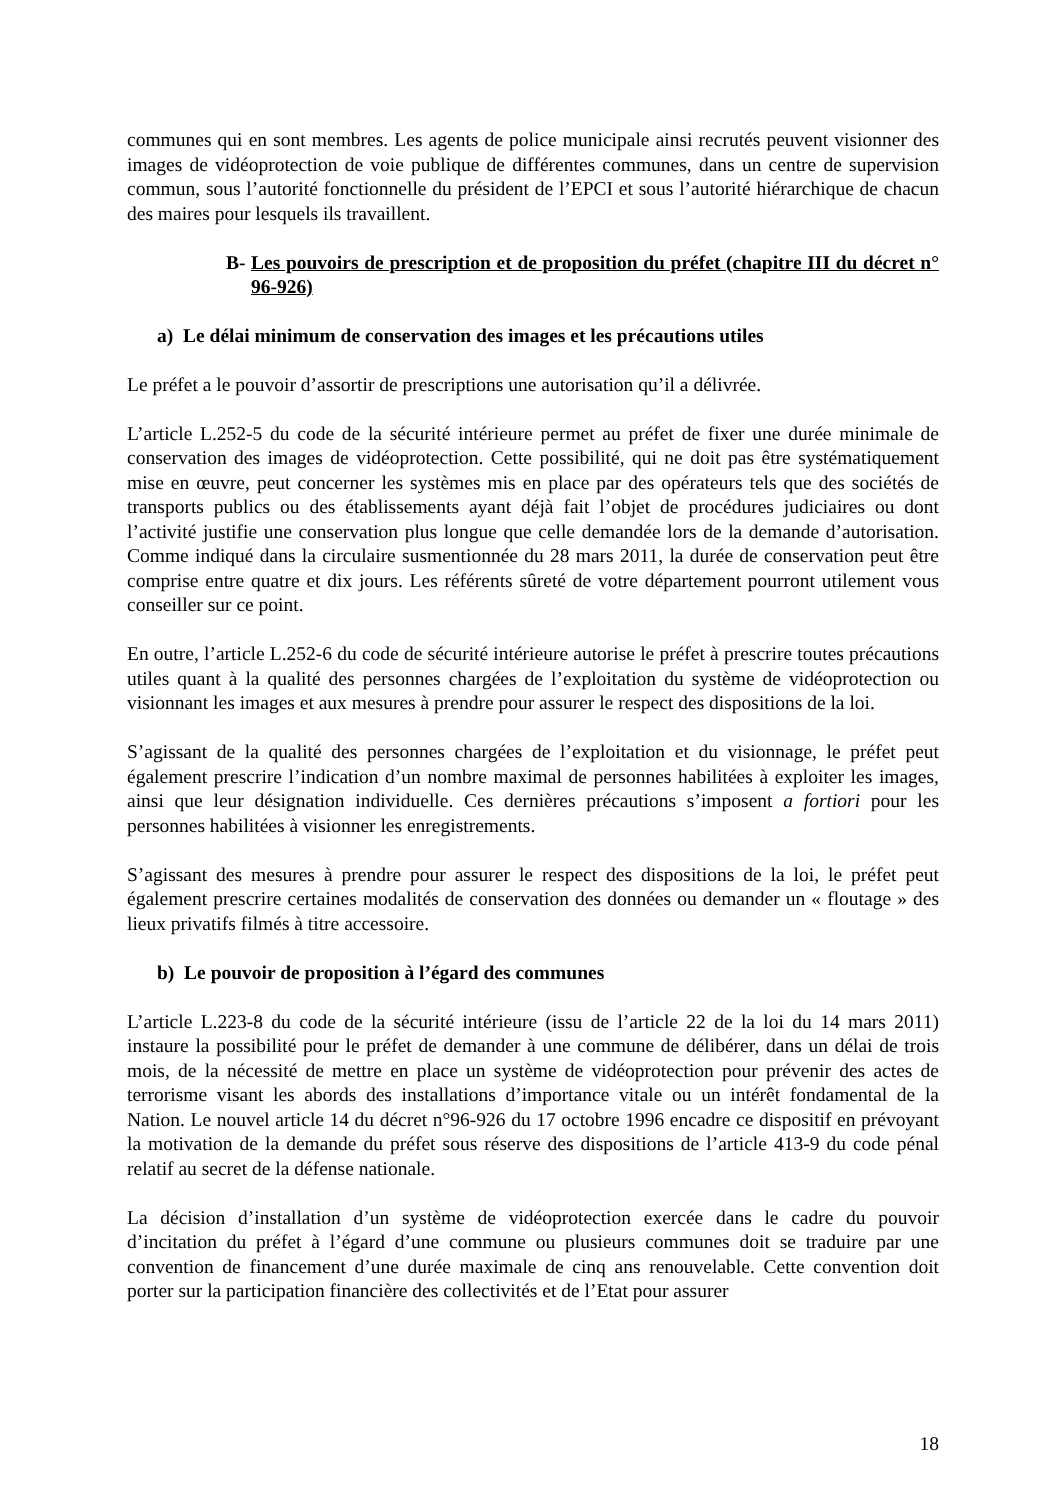communes qui en sont membres. Les agents de police municipale ainsi recrutés peuvent visionner des images de vidéoprotection de voie publique de différentes communes, dans un centre de supervision commun, sous l’autorité fonctionnelle du président de l’EPCI et sous l’autorité hiérarchique de chacun des maires pour lesquels ils travaillent.
B- Les pouvoirs de prescription et de proposition du préfet (chapitre III du décret n° 96-926)
a) Le délai minimum de conservation des images et les précautions utiles
Le préfet a le pouvoir d’assortir de prescriptions une autorisation qu’il a délivrée.
L’article L.252-5 du code de la sécurité intérieure permet au préfet de fixer une durée minimale de conservation des images de vidéoprotection. Cette possibilité, qui ne doit pas être systématiquement mise en œuvre, peut concerner les systèmes mis en place par des opérateurs tels que des sociétés de transports publics ou des établissements ayant déjà fait l’objet de procédures judiciaires ou dont l’activité justifie une conservation plus longue que celle demandée lors de la demande d’autorisation. Comme indiqué dans la circulaire susmentionnée du 28 mars 2011, la durée de conservation peut être comprise entre quatre et dix jours. Les référents sûreté de votre département pourront utilement vous conseiller sur ce point.
En outre, l’article L.252-6 du code de sécurité intérieure autorise le préfet à prescrire toutes précautions utiles quant à la qualité des personnes chargées de l’exploitation du système de vidéoprotection ou visionnant les images et aux mesures à prendre pour assurer le respect des dispositions de la loi.
S’agissant de la qualité des personnes chargées de l’exploitation et du visionnage, le préfet peut également prescrire l’indication d’un nombre maximal de personnes habilitées à exploiter les images, ainsi que leur désignation individuelle. Ces dernières précautions s’imposent a fortiori pour les personnes habilitées à visionner les enregistrements.
S’agissant des mesures à prendre pour assurer le respect des dispositions de la loi, le préfet peut également prescrire certaines modalités de conservation des données ou demander un « floutage » des lieux privatifs filmés à titre accessoire.
b) Le pouvoir de proposition à l’égard des communes
L’article L.223-8 du code de la sécurité intérieure (issu de l’article 22 de la loi du 14 mars 2011) instaure la possibilité pour le préfet de demander à une commune de délibérer, dans un délai de trois mois, de la nécessité de mettre en place un système de vidéoprotection pour prévenir des actes de terrorisme visant les abords des installations d’importance vitale ou un intérêt fondamental de la Nation. Le nouvel article 14 du décret n°96-926 du 17 octobre 1996 encadre ce dispositif en prévoyant la motivation de la demande du préfet sous réserve des dispositions de l’article 413-9 du code pénal relatif au secret de la défense nationale.
La décision d’installation d’un système de vidéoprotection exercée dans le cadre du pouvoir d’incitation du préfet à l’égard d’une commune ou plusieurs communes doit se traduire par une convention de financement d’une durée maximale de cinq ans renouvelable. Cette convention doit porter sur la participation financière des collectivités et de l’Etat pour assurer
18